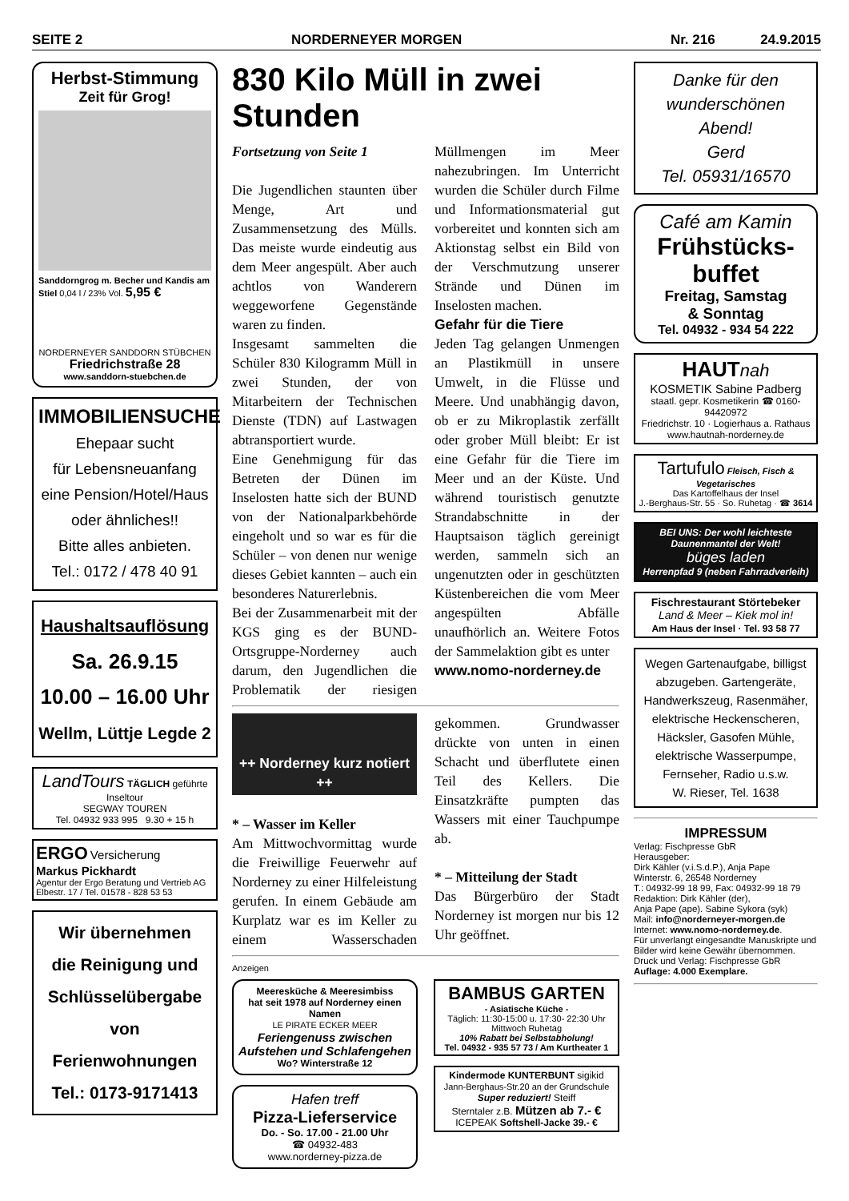SEITE 2 NORDERNEYER MORGEN Nr. 216 24.9.2015
Herbst-Stimmung
Zeit für Grog!
Sanddorngrog m. Becher und Kandis am Stiel 0,04 l / 23% Vol. 5,95 €
NORDERNEYER SANDDORN STÜBCHEN
Friedrichstraße 28
www.sanddorn-stuebchen.de
IMMOBILIENSUCHE
Ehepaar sucht
für Lebensneuanfang
eine Pension/Hotel/Haus
oder ähnliches!!
Bitte alles anbieten.
Tel.: 0172 / 478 40 91
Haushaltsauflösung
Sa. 26.9.15
10.00 – 16.00 Uhr
Wellm, Lüttje Legde 2
LandTours TÄGLICH geführte Inseltour
SEGWAY TOUREN
Tel. 04932 933 995 9.30 + 15 h
ERGO Versicherung
Markus Pickhardt
Agentur der Ergo Beratung und Vertrieb AG
Elbestr. 17 / Tel. 01578 - 828 53 53
Wir übernehmen
die Reinigung und
Schlüsselübergabe
von
Ferienwohnungen
Tel.: 0173-9171413
830 Kilo Müll in zwei Stunden
Fortsetzung von Seite 1
Die Jugendlichen staunten über Menge, Art und Zusammensetzung des Mülls. Das meiste wurde eindeutig aus dem Meer angespült. Aber auch achtlos von Wanderern weggeworfene Gegenstände waren zu finden.
Insgesamt sammelten die Schüler 830 Kilogramm Müll in zwei Stunden, der von Mitarbeitern der Technischen Dienste (TDN) auf Lastwagen abtransportiert wurde.
Eine Genehmigung für das Betreten der Dünen im Inselosten hatte sich der BUND von der Nationalparkbehörde eingeholt und so war es für die Schüler – von denen nur wenige dieses Gebiet kannten – auch ein besonderes Naturerlebnis.
Bei der Zusammenarbeit mit der KGS ging es der BUND-Ortsgruppe-Norderney auch darum, den Jugendlichen die Problematik der riesigen Müllmengen im Meer nahezubringen. Im Unterricht wurden die Schüler durch Filme und Informationsmaterial gut vorbereitet und konnten sich am Aktionstag selbst ein Bild von der Verschmutzung unserer Strände und Dünen im Inselosten machen.
Gefahr für die Tiere
Jeden Tag gelangen Unmengen an Plastikmüll in unsere Umwelt, in die Flüsse und Meere. Und unabhängig davon, ob er zu Mikroplastik zerfällt oder grober Müll bleibt: Er ist eine Gefahr für die Tiere im Meer und an der Küste. Und während touristisch genutzte Strandabschnitte in der Hauptsaison täglich gereinigt werden, sammeln sich an ungenutzten oder in geschützten Küstenbereichen die vom Meer angespülten Abfälle unaufhörlich an. Weitere Fotos der Sammelaktion gibt es unter
www.nomo-norderney.de
++ Norderney kurz notiert ++
* – Wasser im Keller
Am Mittwochvormittag wurde die Freiwillige Feuerwehr auf Norderney zu einer Hilfeleistung gerufen. In einem Gebäude am Kurplatz war es im Keller zu einem Wasserschaden gekommen. Grundwasser drückte von unten in einen Schacht und überflutete einen Teil des Kellers. Die Einsatzkräfte pumpten das Wassers mit einer Tauchpumpe ab.
* – Mitteilung der Stadt
Das Bürgerbüro der Stadt Norderney ist morgen nur bis 12 Uhr geöffnet.
Anzeigen
Meeresküche & Meeresimbiss
hat seit 1978 auf Norderney einen Namen
LE PIRATE ECKER MEER
Feriengenuss zwischen Aufstehen und Schlafengehen
Wo? Winterstraße 12
Hafen treff
Pizza-Lieferservice
Do. - So. 17.00 - 21.00 Uhr
☎ 04932-483
www.norderney-pizza.de
BAMBUS GARTEN
- Asiatische Küche -
Täglich: 11:30-15:00 u. 17:30- 22:30 Uhr
Mittwoch Ruhetag
10% Rabatt bei Selbstabholung!
Tel. 04932 - 935 57 73 / Am Kurtheater 1
Kindermode KUNTERBUNT sigikid
Jann-Berghaus-Str.20 an der Grundschule
Super reduziert! Steiff
Sterntaler z.B. Mützen ab 7.- €
ICEPEAK Softshell-Jacke 39.- €
Danke für den wunderschönen Abend!
Gerd
Tel. 05931/16570
Café am Kamin
Frühstücks-
buffet
Freitag, Samstag
& Sonntag
Tel. 04932 - 934 54 222
HAUT nah
KOSMETIK Sabine Padberg
staatl. gepr. Kosmetikerin ☎ 0160-94420972
Friedrichstr. 10 · Logierhaus a. Rathaus
www.hautnah-norderney.de
Tartufulo Fleisch, Fisch & Vegetarisches
Das Kartoffelhaus der Insel
J.-Berghaus-Str. 55 · So. Ruhetag · ☎ 3614
BEI UNS: Der wohl leichteste Daunenmantel der Welt!
büges laden
Herrenpfad 9 (neben Fahrradverleih)
Fischrestaurant Störtebeker
Land & Meer – Kiek mol in!
Am Haus der Insel · Tel. 93 58 77
Wegen Gartenaufgabe, billigst abzugeben. Gartengeräte, Handwerkszeug, Rasenmäher, elektrische Heckenscheren, Häcksler, Gasofen Mühle, elektrische Wasserpumpe, Fernseher, Radio u.s.w.
W. Rieser, Tel. 1638
IMPRESSUM
Verlag: Fischpresse GbR
Herausgeber:
Dirk Kähler (v.i.S.d.P.), Anja Pape
Winterstr. 6, 26548 Norderney
T.: 04932-99 18 99, Fax: 04932-99 18 79
Redaktion: Dirk Kähler (der),
Anja Pape (ape). Sabine Sykora (syk)
Mail: info@norderneyer-morgen.de
Internet: www.nomo-norderney.de.
Für unverlangt eingesandte Manuskripte und Bilder wird keine Gewähr übernommen.
Druck und Verlag: Fischpresse GbR
Auflage: 4.000 Exemplare.